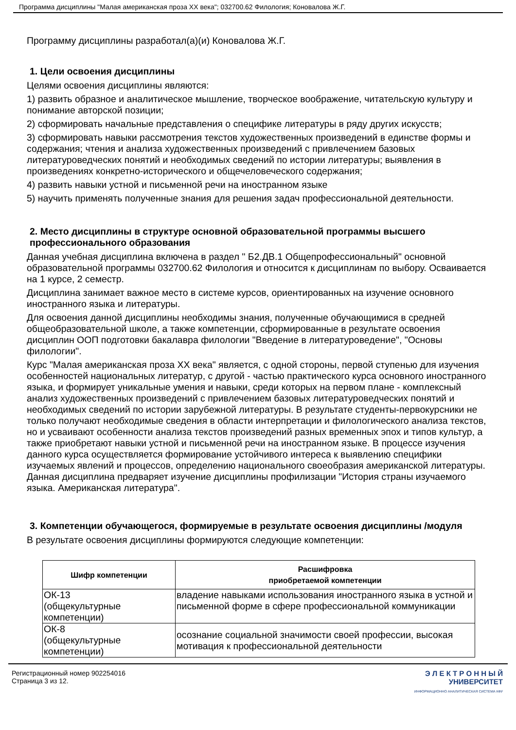Программа дисциплины "Малая американская проза XX века"; 032700.62 Филология; Коновалова Ж.Г.
Программу дисциплины разработал(а)(и) Коновалова Ж.Г.
1. Цели освоения дисциплины
Целями освоения дисциплины являются:
1) развить образное и аналитическое мышление, творческое воображение, читательскую культуру и понимание авторской позиции;
2) сформировать начальные представления о специфике литературы в ряду других искусств;
3) сформировать навыки рассмотрения текстов художественных произведений в единстве формы и содержания; чтения и анализа художественных произведений с привлечением базовых литературоведческих понятий и необходимых сведений по истории литературы; выявления в произведениях конкретно-исторического и общечеловеческого содержания;
4) развить навыки устной и письменной речи на иностранном языке
5) научить применять полученные знания для решения задач профессиональной деятельности.
2. Место дисциплины в структуре основной образовательной программы высшего профессионального образования
Данная учебная дисциплина включена в раздел " Б2.ДВ.1 Общепрофессиональный" основной образовательной программы 032700.62 Филология и относится к дисциплинам по выбору. Осваивается на 1 курсе, 2 семестр.
Дисциплина занимает важное место в системе курсов, ориентированных на изучение основного иностранного языка и литературы.
Для освоения данной дисциплины необходимы знания, полученные обучающимися в средней общеобразовательной школе, а также компетенции, сформированные в результате освоения дисциплин ООП подготовки бакалавра филологии "Введение в литературоведение", "Основы филологии".
Курс "Малая американская проза XX века" является, с одной стороны, первой ступенью для изучения особенностей национальных литератур, с другой - частью практического курса основного иностранного языка, и формирует уникальные умения и навыки, среди которых на первом плане - комплексный анализ художественных произведений с привлечением базовых литературоведческих понятий и необходимых сведений по истории зарубежной литературы. В результате студенты-первокурсники не только получают необходимые сведения в области интерпретации и филологического анализа текстов, но и усваивают особенности анализа текстов произведений разных временных эпох и типов культур, а также приобретают навыки устной и письменной речи на иностранном языке. В процессе изучения данного курса осуществляется формирование устойчивого интереса к выявлению специфики изучаемых явлений и процессов, определению национального своеобразия американской литературы. Данная дисциплина предваряет изучение дисциплины профилизации "История страны изучаемого языка. Американская литература".
3. Компетенции обучающегося, формируемые в результате освоения дисциплины /модуля
В результате освоения дисциплины формируются следующие компетенции:
| Шифр компетенции | Расшифровка приобретаемой компетенции |
| --- | --- |
| ОК-13 (общекультурные компетенции) | владение навыками использования иностранного языка в устной и письменной форме в сфере профессиональной коммуникации |
| ОК-8 (общекультурные компетенции) | осознание социальной значимости своей профессии, высокая мотивация к профессиональной деятельности |
Регистрационный номер 902254016
Страница 3 из 12.
Э Л Е К Т Р О Н Н Ы Й
УНИВЕРСИТЕТ
ИНФОРМАЦИОННО АНАЛИТИЧЕСКАЯ СИСТЕМА КФУ